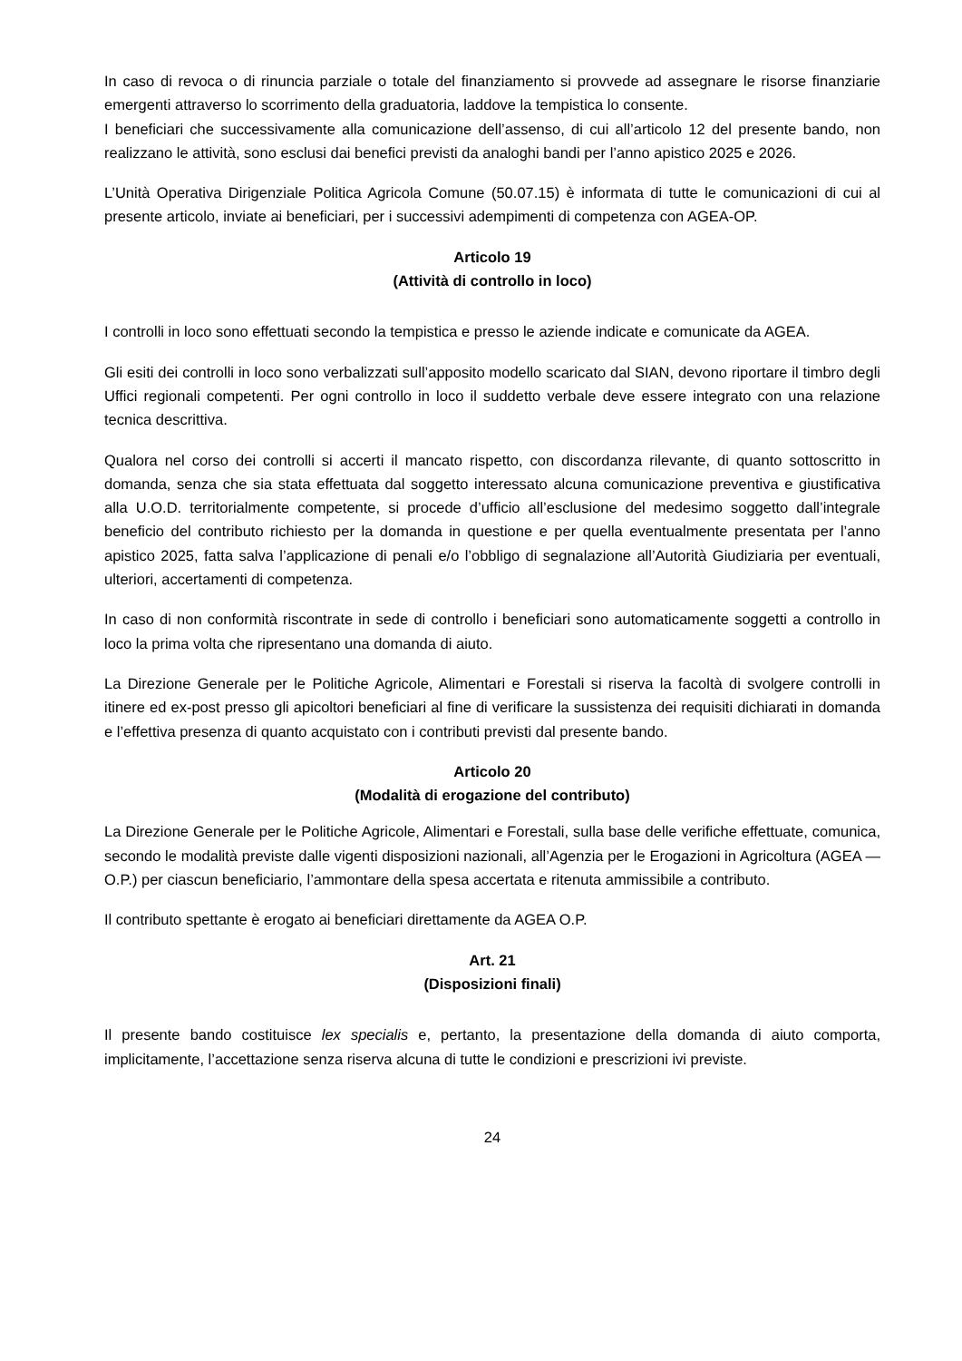In caso di revoca o di rinuncia parziale o totale del finanziamento si provvede ad assegnare le risorse finanziarie emergenti attraverso lo scorrimento della graduatoria, laddove la tempistica lo consente.
I beneficiari che successivamente alla comunicazione dell’assenso, di cui all’articolo 12 del presente bando, non realizzano le attività, sono esclusi dai benefici previsti da analoghi bandi per l’anno apistico 2025 e 2026.
L’Unità Operativa Dirigenziale Politica Agricola Comune (50.07.15) è informata di tutte le comunicazioni di cui al presente articolo, inviate ai beneficiari, per i successivi adempimenti di competenza con AGEA-OP.
Articolo 19
(Attività di controllo in loco)
I controlli in loco sono effettuati secondo la tempistica e presso le aziende indicate e comunicate da AGEA.
Gli esiti dei controlli in loco sono verbalizzati sull’apposito modello scaricato dal SIAN, devono riportare il timbro degli Uffici regionali competenti. Per ogni controllo in loco il suddetto verbale deve essere integrato con una relazione tecnica descrittiva.
Qualora nel corso dei controlli si accerti il mancato rispetto, con discordanza rilevante, di quanto sottoscritto in domanda, senza che sia stata effettuata dal soggetto interessato alcuna comunicazione preventiva e giustificativa alla U.O.D. territorialmente competente, si procede d’ufficio all’esclusione del medesimo soggetto dall’integrale beneficio del contributo richiesto per la domanda in questione e per quella eventualmente presentata per l’anno apistico 2025, fatta salva l’applicazione di penali e/o l’obbligo di segnalazione all’Autorità Giudiziaria per eventuali, ulteriori, accertamenti di competenza.
In caso di non conformità riscontrate in sede di controllo i beneficiari sono automaticamente soggetti a controllo in loco la prima volta che ripresentano una domanda di aiuto.
La Direzione Generale per le Politiche Agricole, Alimentari e Forestali si riserva la facoltà di svolgere controlli in itinere ed ex-post presso gli apicoltori beneficiari al fine di verificare la sussistenza dei requisiti dichiarati in domanda e l’effettiva presenza di quanto acquistato con i contributi previsti dal presente bando.
Articolo 20
(Modalità di erogazione del contributo)
La Direzione Generale per le Politiche Agricole, Alimentari e Forestali, sulla base delle verifiche effettuate, comunica, secondo le modalità previste dalle vigenti disposizioni nazionali, all’Agenzia per le Erogazioni in Agricoltura (AGEA — O.P.) per ciascun beneficiario, l’ammontare della spesa accertata e ritenuta ammissibile a contributo.
Il contributo spettante è erogato ai beneficiari direttamente da AGEA O.P.
Art. 21
(Disposizioni finali)
Il presente bando costituisce lex specialis e, pertanto, la presentazione della domanda di aiuto comporta, implicitamente, l’accettazione senza riserva alcuna di tutte le condizioni e prescrizioni ivi previste.
24